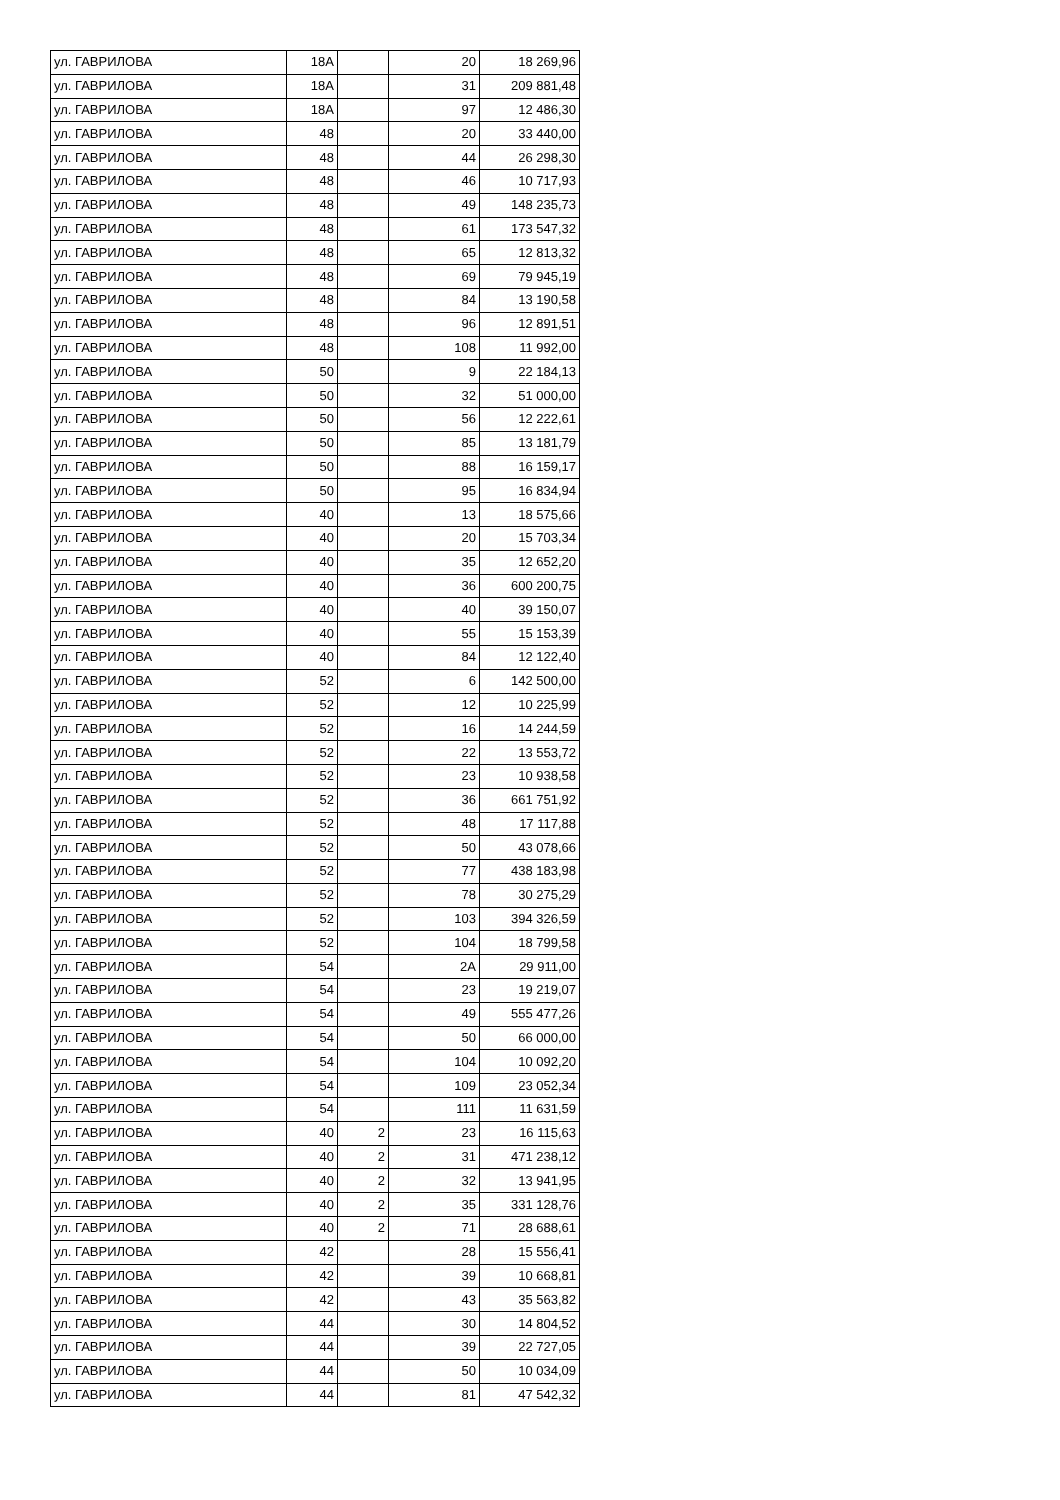| ул. ГАВРИЛОВА | 18А | | 20 | 18 269,96 |
| ул. ГАВРИЛОВА | 18А | | 31 | 209 881,48 |
| ул. ГАВРИЛОВА | 18А | | 97 | 12 486,30 |
| ул. ГАВРИЛОВА | 48 | | 20 | 33 440,00 |
| ул. ГАВРИЛОВА | 48 | | 44 | 26 298,30 |
| ул. ГАВРИЛОВА | 48 | | 46 | 10 717,93 |
| ул. ГАВРИЛОВА | 48 | | 49 | 148 235,73 |
| ул. ГАВРИЛОВА | 48 | | 61 | 173 547,32 |
| ул. ГАВРИЛОВА | 48 | | 65 | 12 813,32 |
| ул. ГАВРИЛОВА | 48 | | 69 | 79 945,19 |
| ул. ГАВРИЛОВА | 48 | | 84 | 13 190,58 |
| ул. ГАВРИЛОВА | 48 | | 96 | 12 891,51 |
| ул. ГАВРИЛОВА | 48 | | 108 | 11 992,00 |
| ул. ГАВРИЛОВА | 50 | | 9 | 22 184,13 |
| ул. ГАВРИЛОВА | 50 | | 32 | 51 000,00 |
| ул. ГАВРИЛОВА | 50 | | 56 | 12 222,61 |
| ул. ГАВРИЛОВА | 50 | | 85 | 13 181,79 |
| ул. ГАВРИЛОВА | 50 | | 88 | 16 159,17 |
| ул. ГАВРИЛОВА | 50 | | 95 | 16 834,94 |
| ул. ГАВРИЛОВА | 40 | | 13 | 18 575,66 |
| ул. ГАВРИЛОВА | 40 | | 20 | 15 703,34 |
| ул. ГАВРИЛОВА | 40 | | 35 | 12 652,20 |
| ул. ГАВРИЛОВА | 40 | | 36 | 600 200,75 |
| ул. ГАВРИЛОВА | 40 | | 40 | 39 150,07 |
| ул. ГАВРИЛОВА | 40 | | 55 | 15 153,39 |
| ул. ГАВРИЛОВА | 40 | | 84 | 12 122,40 |
| ул. ГАВРИЛОВА | 52 | | 6 | 142 500,00 |
| ул. ГАВРИЛОВА | 52 | | 12 | 10 225,99 |
| ул. ГАВРИЛОВА | 52 | | 16 | 14 244,59 |
| ул. ГАВРИЛОВА | 52 | | 22 | 13 553,72 |
| ул. ГАВРИЛОВА | 52 | | 23 | 10 938,58 |
| ул. ГАВРИЛОВА | 52 | | 36 | 661 751,92 |
| ул. ГАВРИЛОВА | 52 | | 48 | 17 117,88 |
| ул. ГАВРИЛОВА | 52 | | 50 | 43 078,66 |
| ул. ГАВРИЛОВА | 52 | | 77 | 438 183,98 |
| ул. ГАВРИЛОВА | 52 | | 78 | 30 275,29 |
| ул. ГАВРИЛОВА | 52 | | 103 | 394 326,59 |
| ул. ГАВРИЛОВА | 52 | | 104 | 18 799,58 |
| ул. ГАВРИЛОВА | 54 | | 2А | 29 911,00 |
| ул. ГАВРИЛОВА | 54 | | 23 | 19 219,07 |
| ул. ГАВРИЛОВА | 54 | | 49 | 555 477,26 |
| ул. ГАВРИЛОВА | 54 | | 50 | 66 000,00 |
| ул. ГАВРИЛОВА | 54 | | 104 | 10 092,20 |
| ул. ГАВРИЛОВА | 54 | | 109 | 23 052,34 |
| ул. ГАВРИЛОВА | 54 | | 111 | 11 631,59 |
| ул. ГАВРИЛОВА | 40 | 2 | 23 | 16 115,63 |
| ул. ГАВРИЛОВА | 40 | 2 | 31 | 471 238,12 |
| ул. ГАВРИЛОВА | 40 | 2 | 32 | 13 941,95 |
| ул. ГАВРИЛОВА | 40 | 2 | 35 | 331 128,76 |
| ул. ГАВРИЛОВА | 40 | 2 | 71 | 28 688,61 |
| ул. ГАВРИЛОВА | 42 | | 28 | 15 556,41 |
| ул. ГАВРИЛОВА | 42 | | 39 | 10 668,81 |
| ул. ГАВРИЛОВА | 42 | | 43 | 35 563,82 |
| ул. ГАВРИЛОВА | 44 | | 30 | 14 804,52 |
| ул. ГАВРИЛОВА | 44 | | 39 | 22 727,05 |
| ул. ГАВРИЛОВА | 44 | | 50 | 10 034,09 |
| ул. ГАВРИЛОВА | 44 | | 81 | 47 542,32 |